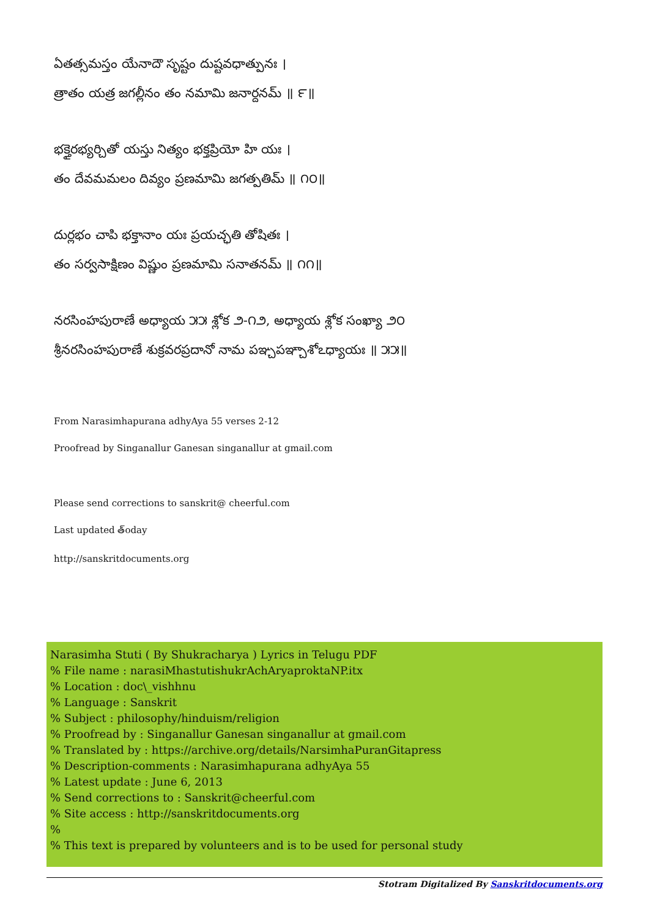ఏతత్సమస్తం యేనాదౌ సృష్టం దుష్టవధాత్పునః ।
త్రాతం యత్ర జగల్లీనం తం నమామి జనార్దనమ్ ॥ ౯॥
భక్తైరభ్యర్చితో యస్తు నిత్యం భక్తప్రియో హి యః ।
తం దేవమమలం దివ్యం ప్రణమామి జగత్పతిమ్ ॥ ౧౦॥
దుర్లభం చాపి భక్తానాం యః ప్రయచ్ఛతి తోషితః ।
తం సర్వసాక్షిణం విష్ణుం ప్రణమామి సనాతనమ్ ॥ ౧౧॥
నరసింహపురాణే అధ్యాయ ౫౫ శ్లోక ౨-౧౨, అధ్యాయ శ్లోక సంఖ్యా ౨౦
శ్రీనరసింహపురాణే శుక్రవరప్రదానో నామ పఞ్చపఞ్చాశోఽధ్యాయః ॥ ౫౫॥
From Narasimhapurana adhyAya 55 verses 2-12
Proofread by Singanallur Ganesan singanallur at gmail.com
Please send corrections to sanskrit@ cheerful.com
Last updated త్oday
http://sanskritdocuments.org
Narasimha Stuti ( By Shukracharya ) Lyrics in Telugu PDF
% File name : narasiMhastutishukrAchAryaproktaNP.itx
% Location : doc\_vishhnu
% Language : Sanskrit
% Subject : philosophy/hinduism/religion
% Proofread by : Singanallur Ganesan singanallur at gmail.com
% Translated by : https://archive.org/details/NarsimhaPuranGitapress
% Description-comments : Narasimhapurana adhyAya 55
% Latest update : June 6, 2013
% Send corrections to : Sanskrit@cheerful.com
% Site access : http://sanskritdocuments.org
%
% This text is prepared by volunteers and is to be used for personal study
Stotram Digitalized By Sanskritdocuments.org